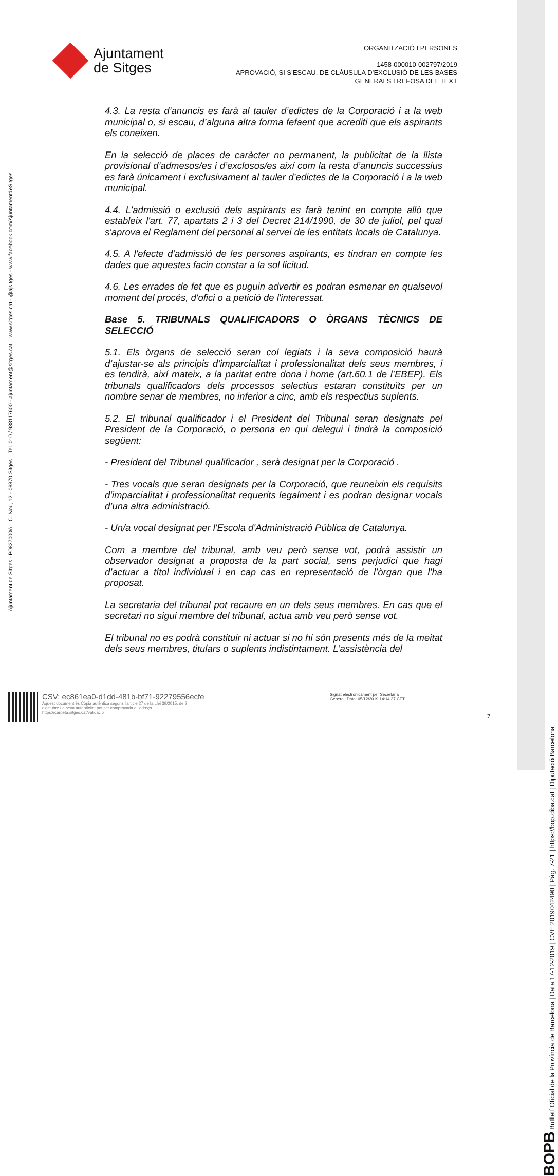BOPB Butlletí Oficial de la Província de Barcelona | Data 17-12-2019 | CVE 2019042490 | Pàg. 7-21 | https://bop.diba.cat | Diputació Barcelona
Ajuntament de Sitges - P0827000A – C. Nou, 12 - 08870 Sitges – Tel. 010 / 938117600 - ajuntament@sitges.cat – www.sitges.cat - @ajsitges - www.facebook.com/AjuntamentdeSitges
Ajuntament
de Sitges
ORGANITZACIÓ I PERSONES
1458-000010-002797/2019
APROVACIÓ, SI S’ESCAU, DE CLÀUSULA D’EXCLUSIÓ DE LES BASES
GENERALS I REFOSA DEL TEXT
4.3. La resta d’anuncis es farà al tauler d’edictes de la Corporació i a la web municipal o, si escau, d’alguna altra forma fefaent que acrediti que els aspirants els coneixen.
En la selecció de places de caràcter no permanent, la publicitat de la llista provisional d’admesos/es i d’exclosos/es així com la resta d’anuncis successius es farà únicament i exclusivament al tauler d’edictes de la Corporació i a la web municipal.
4.4. L'admissió o exclusió dels aspirants es farà tenint en compte allò que estableix l'art. 77, apartats 2 i 3 del Decret 214/1990, de 30 de juliol, pel qual s'aprova el Reglament del personal al servei de les entitats locals de Catalunya.
4.5. A l'efecte d'admissió de les persones aspirants, es tindran en compte les dades que aquestes facin constar a la sol licitud.
4.6. Les errades de fet que es puguin advertir es podran esmenar en qualsevol moment del procés, d'ofici o a petició de l'interessat.
Base 5. TRIBUNALS QUALIFICADORS O ÒRGANS TÈCNICS DE SELECCIÓ
5.1. Els òrgans de selecció seran col legiats i la seva composició haurà d’ajustar-se als principis d’imparcialitat i professionalitat dels seus membres, i es tendirà, així mateix, a la paritat entre dona i home (art.60.1 de l’EBEP). Els tribunals qualificadors dels processos selectius estaran constituïts per un nombre senar de membres, no inferior a cinc, amb els respectius suplents.
5.2. El tribunal qualificador i el President del Tribunal seran designats pel President de la Corporació, o persona en qui delegui i tindrà la composició següent:
- President del Tribunal qualificador , serà designat per la Corporació .
- Tres vocals que seran designats per la Corporació, que reuneixin els requisits d'imparcialitat i professionalitat requerits legalment i es podran designar vocals d’una altra administració.
- Un/a vocal designat per l'Escola d'Administració Pública de Catalunya.
Com a membre del tribunal, amb veu però sense vot, podrà assistir un observador designat a proposta de la part social, sens perjudici que hagi d’actuar a títol individual i en cap cas en representació de l’òrgan que l’ha proposat.
La secretaria del tribunal pot recaure en un dels seus membres. En cas que el secretari no sigui membre del tribunal, actua amb veu però sense vot.
El tribunal no es podrà constituir ni actuar si no hi són presents més de la meitat dels seus membres, titulars o suplents indistintament. L’assistència del
CSV: ec861ea0-d1dd-481b-bf71-92279556ecfe
Aquest document és Còpia autèntica segons l'article 27 de la Llei 39/2015, de 2
d'octubre.La seva autenticitat pot ser comprovada a l'adreça
https://carpeta.sitges.cat/validacio
Signat electrònicament per Secretaria
General. Data: 05/12/2019 14:14:37 CET
7